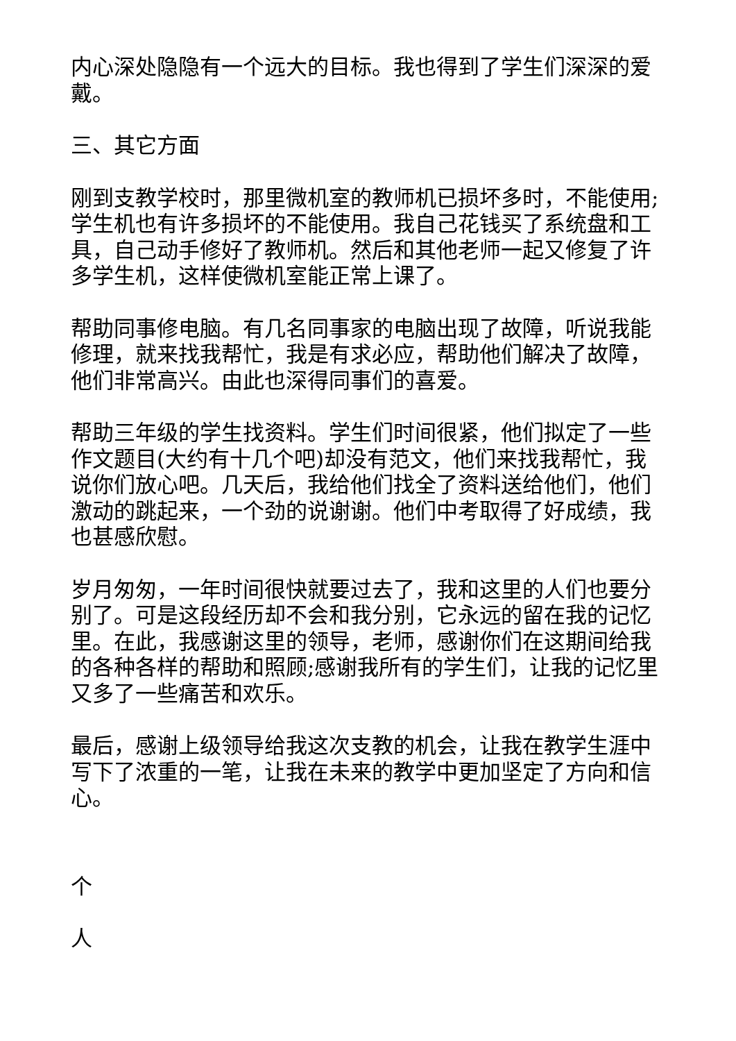内心深处隐隐有一个远大的目标。我也得到了学生们深深的爱戴。
三、其它方面
刚到支教学校时，那里微机室的教师机已损坏多时，不能使用;学生机也有许多损坏的不能使用。我自己花钱买了系统盘和工具，自己动手修好了教师机。然后和其他老师一起又修复了许多学生机，这样使微机室能正常上课了。
帮助同事修电脑。有几名同事家的电脑出现了故障，听说我能修理，就来找我帮忙，我是有求必应，帮助他们解决了故障，他们非常高兴。由此也深得同事们的喜爱。
帮助三年级的学生找资料。学生们时间很紧，他们拟定了一些作文题目(大约有十几个吧)却没有范文，他们来找我帮忙，我说你们放心吧。几天后，我给他们找全了资料送给他们，他们激动的跳起来，一个劲的说谢谢。他们中考取得了好成绩，我也甚感欣慰。
岁月匆匆，一年时间很快就要过去了，我和这里的人们也要分别了。可是这段经历却不会和我分别，它永远的留在我的记忆里。在此，我感谢这里的领导，老师，感谢你们在这期间给我的各种各样的帮助和照顾;感谢我所有的学生们，让我的记忆里又多了一些痛苦和欢乐。
最后，感谢上级领导给我这次支教的机会，让我在教学生涯中写下了浓重的一笔，让我在未来的教学中更加坚定了方向和信心。
个
人